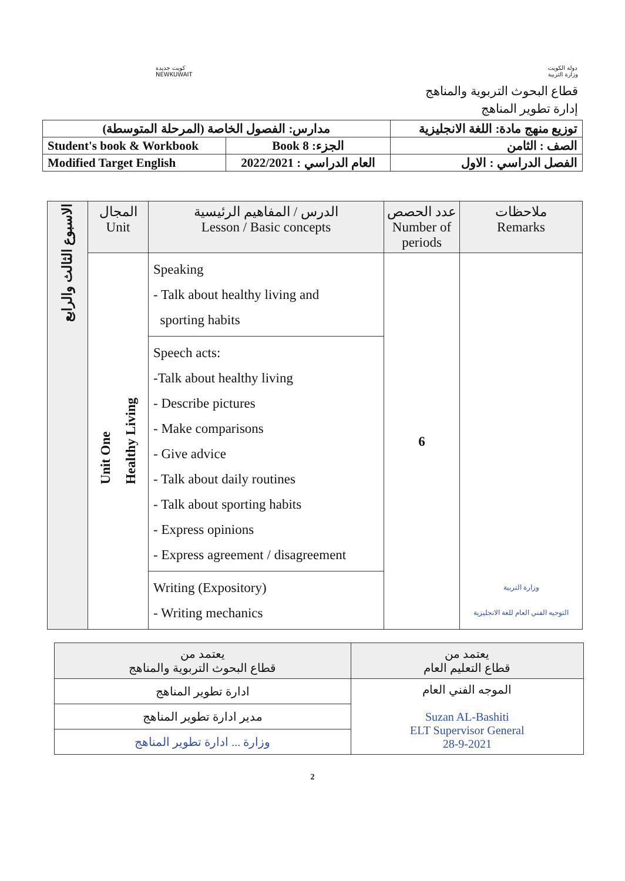كويت جديدة
NEWKUWAIT
دولة الكويت
وزارة التربية
قطاع البحوث التربوية والمناهج
إدارة تطوير المناهج
| مدارس: الفصول الخاصة (المرحلة المتوسطة) | | توزيع منهج مادة: اللغة الانجليزية |
| Student's book & Workbook | Book 8 :الجزء | الصف : الثامن |
| Modified Target English | العام الدراسي : 2022/2021 | الفصل الدراسي : الاول |
| الاسبوع الثالث والرابع | المجال Unit | الدرس / المفاهيم الرئيسية Lesson / Basic concepts | عدد الحصص Number of periods | ملاحظات Remarks |
| --- | --- | --- | --- | --- |
| | Unit One Healthy Living | Speaking - Talk about healthy living and sporting habits | 6 | وزارة التربية التوجيه الفني العام للغة الانجليزية |
| | | Speech acts: -Talk about healthy living - Describe pictures - Make comparisons - Give advice - Talk about daily routines - Talk about sporting habits - Express opinions - Express agreement / disagreement | | |
| | | Writing (Expository) - Writing mechanics | | |
| يعتمد من قطاع التعليم العام | يعتمد من قطاع البحوث التربوية والمناهج |
| الموجه الفني العام Suzan AL-Bashiti ELT Supervisor General 28-9-2021 | ادارة تطوير المناهج |
| | مدير ادارة تطوير المناهج |
| | وزارة ... ادارة تطوير المناهج |
2